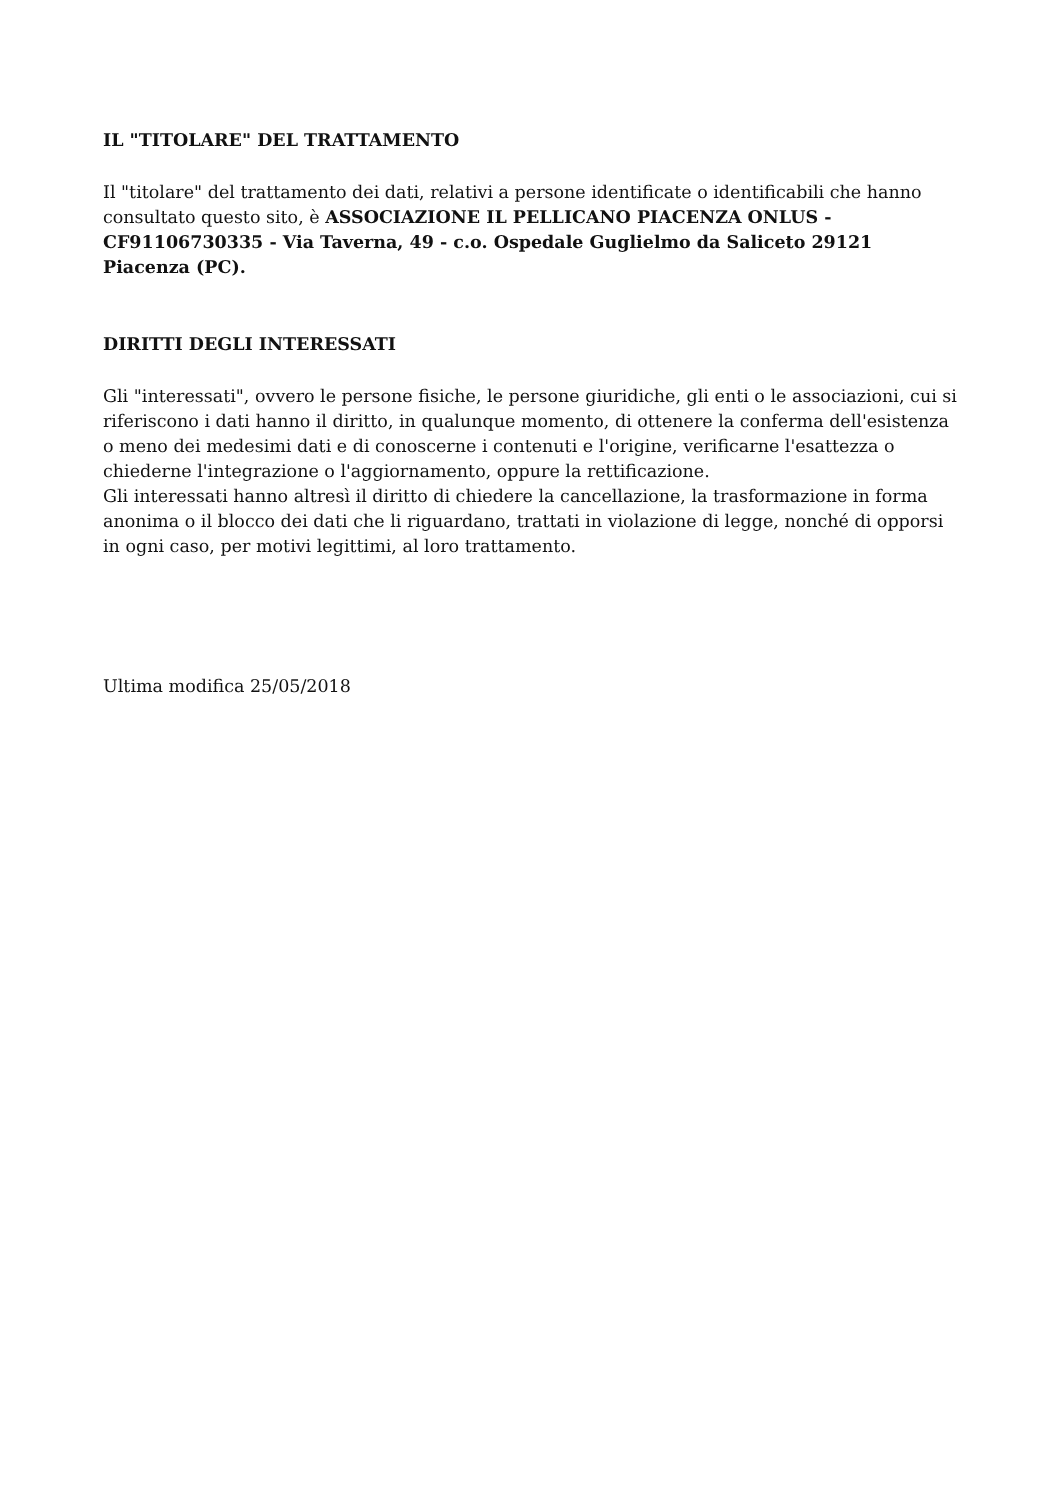IL "TITOLARE" DEL TRATTAMENTO
Il "titolare" del trattamento dei dati, relativi a persone identificate o identificabili che hanno consultato questo sito, è ASSOCIAZIONE IL PELLICANO PIACENZA ONLUS - CF91106730335 - Via Taverna, 49 - c.o. Ospedale Guglielmo da Saliceto 29121 Piacenza (PC).
DIRITTI DEGLI INTERESSATI
Gli "interessati", ovvero le persone fisiche, le persone giuridiche, gli enti o le associazioni, cui si riferiscono i dati hanno il diritto, in qualunque momento, di ottenere la conferma dell'esistenza o meno dei medesimi dati e di conoscerne i contenuti e l'origine, verificarne l'esattezza o chiederne l'integrazione o l'aggiornamento, oppure la rettificazione.
Gli interessati hanno altresì il diritto di chiedere la cancellazione, la trasformazione in forma anonima o il blocco dei dati che li riguardano, trattati in violazione di legge, nonché di opporsi in ogni caso, per motivi legittimi, al loro trattamento.
Ultima modifica 25/05/2018